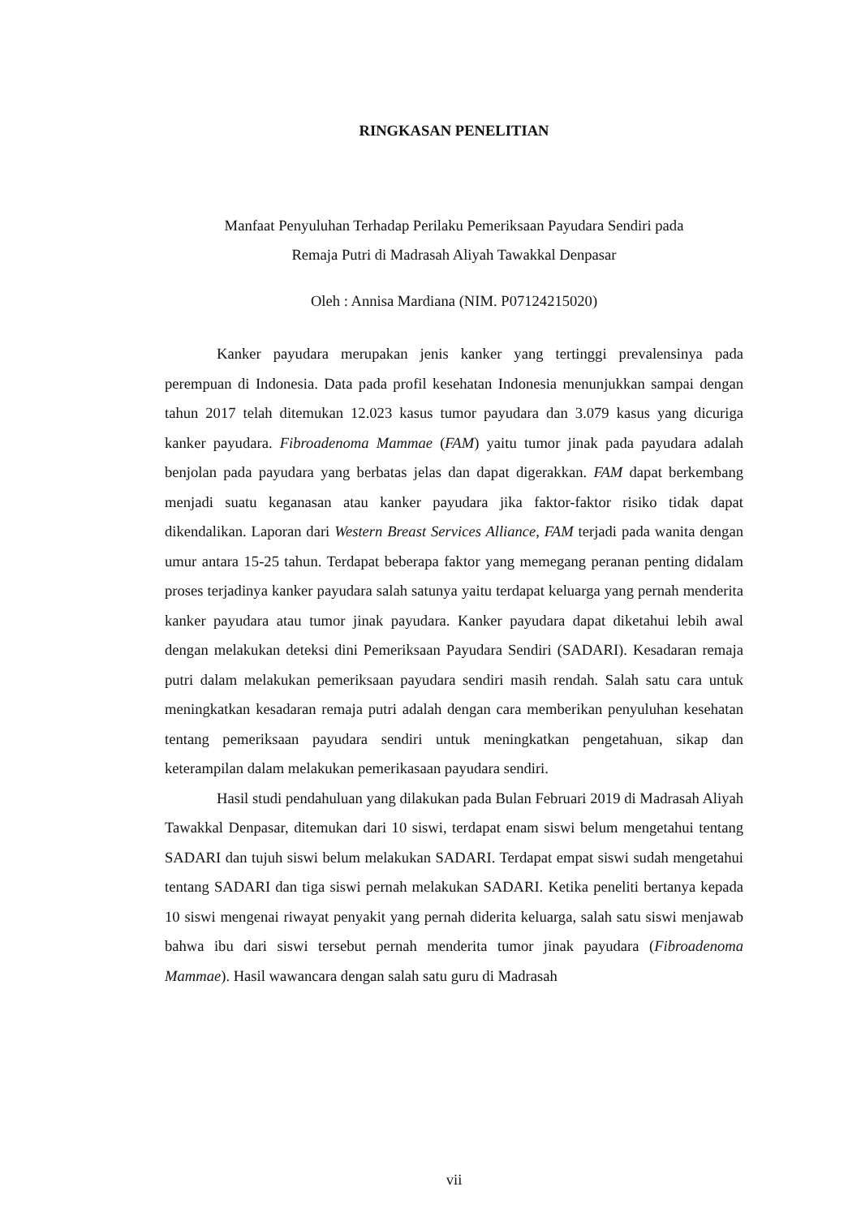RINGKASAN PENELITIAN
Manfaat Penyuluhan Terhadap Perilaku Pemeriksaan Payudara Sendiri pada
Remaja Putri di Madrasah Aliyah Tawakkal Denpasar
Oleh : Annisa Mardiana (NIM. P07124215020)
Kanker payudara merupakan jenis kanker yang tertinggi prevalensinya pada perempuan di Indonesia. Data pada profil kesehatan Indonesia menunjukkan sampai dengan tahun 2017 telah ditemukan 12.023 kasus tumor payudara dan 3.079 kasus yang dicuriga kanker payudara. Fibroadenoma Mammae (FAM) yaitu tumor jinak pada payudara adalah benjolan pada payudara yang berbatas jelas dan dapat digerakkan. FAM dapat berkembang menjadi suatu keganasan atau kanker payudara jika faktor-faktor risiko tidak dapat dikendalikan. Laporan dari Western Breast Services Alliance, FAM terjadi pada wanita dengan umur antara 15-25 tahun. Terdapat beberapa faktor yang memegang peranan penting didalam proses terjadinya kanker payudara salah satunya yaitu terdapat keluarga yang pernah menderita kanker payudara atau tumor jinak payudara. Kanker payudara dapat diketahui lebih awal dengan melakukan deteksi dini Pemeriksaan Payudara Sendiri (SADARI). Kesadaran remaja putri dalam melakukan pemeriksaan payudara sendiri masih rendah. Salah satu cara untuk meningkatkan kesadaran remaja putri adalah dengan cara memberikan penyuluhan kesehatan tentang pemeriksaan payudara sendiri untuk meningkatkan pengetahuan, sikap dan keterampilan dalam melakukan pemerikasaan payudara sendiri.
Hasil studi pendahuluan yang dilakukan pada Bulan Februari 2019 di Madrasah Aliyah Tawakkal Denpasar, ditemukan dari 10 siswi, terdapat enam siswi belum mengetahui tentang SADARI dan tujuh siswi belum melakukan SADARI. Terdapat empat siswi sudah mengetahui tentang SADARI dan tiga siswi pernah melakukan SADARI. Ketika peneliti bertanya kepada 10 siswi mengenai riwayat penyakit yang pernah diderita keluarga, salah satu siswi menjawab bahwa ibu dari siswi tersebut pernah menderita tumor jinak payudara (Fibroadenoma Mammae). Hasil wawancara dengan salah satu guru di Madrasah
vii